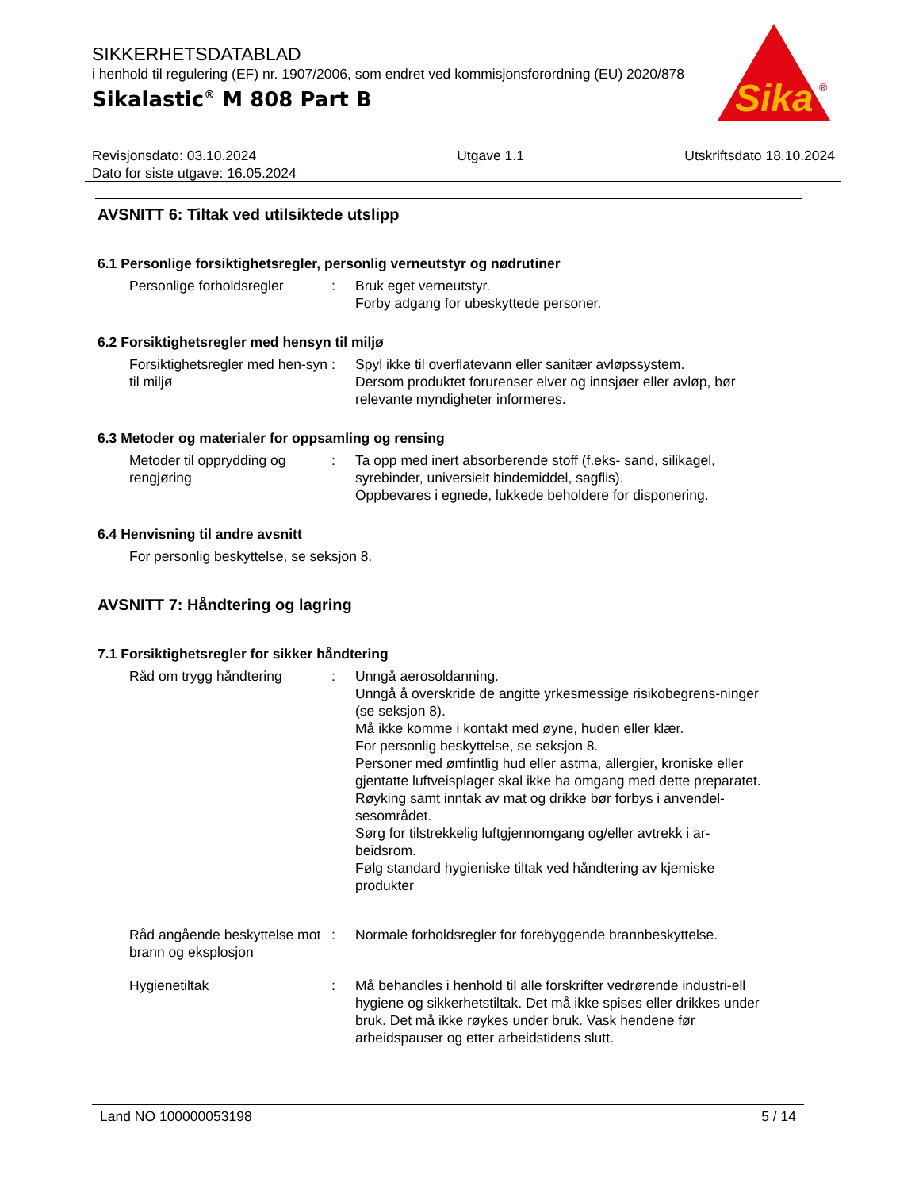SIKKERHETSDATABLAD
i henhold til regulering (EF) nr. 1907/2006, som endret ved kommisjonsforordning (EU) 2020/878
Sikalastic<sup>®</sup> M 808 Part B
Sika
®
Revisjonsdato: 03.10.2024
Dato for siste utgave: 16.05.2024
Utgave 1.1 Utskriftsdato 18.10.2024
AVSNITT 6: Tiltak ved utilsiktede utslipp
6.1 Personlige forsiktighetsregler, personlig verneutstyr og nødrutiner
Personlige forholdsregler
: Bruk eget verneutstyr.
Forby adgang for ubeskyttede personer.
6.2 Forsiktighetsregler med hensyn til miljø
Forsiktighetsregler med hen-syn til miljø
: Spyl ikke til overflatevann eller sanitær avløpssystem.
Dersom produktet forurenser elver og innsjøer eller avløp, bør relevante myndigheter informeres.
6.3 Metoder og materialer for oppsamling og rensing
Metoder til opprydding og rengjøring
: Ta opp med inert absorberende stoff (f.eks- sand, silikagel, syrebinder, universielt bindemiddel, sagflis).
Oppbevares i egnede, lukkede beholdere for disponering.
6.4 Henvisning til andre avsnitt
For personlig beskyttelse, se seksjon 8.
AVSNITT 7: Håndtering og lagring
7.1 Forsiktighetsregler for sikker håndtering
Råd om trygg håndtering : Unngå aerosoldanning.
Unngå å overskride de angitte yrkesmessige risikobegrens-ninger (se seksjon 8).
Må ikke komme i kontakt med øyne, huden eller klær.
For personlig beskyttelse, se seksjon 8.
Personer med ømfintlig hud eller astma, allergier, kroniske eller gjentatte luftveisplager skal ikke ha omgang med dette preparatet.
Røyking samt inntak av mat og drikke bør forbys i anvendel-sesområdet.
Sørg for tilstrekkelig luftgjennomgang og/eller avtrekk i ar-beidsrom.
Følg standard hygieniske tiltak ved håndtering av kjemiske produkter
Råd angående beskyttelse mot brann og eksplosjon
: Normale forholdsregler for forebyggende brannbeskyttelse.
Hygienetiltak : Må behandles i henhold til alle forskrifter vedrørende industri-ell hygiene og sikkerhetstiltak. Det må ikke spises eller drikkes under bruk. Det må ikke røykes under bruk. Vask hendene før arbeidspauser og etter arbeidstidens slutt.
Land NO 100000053198 5 / 14